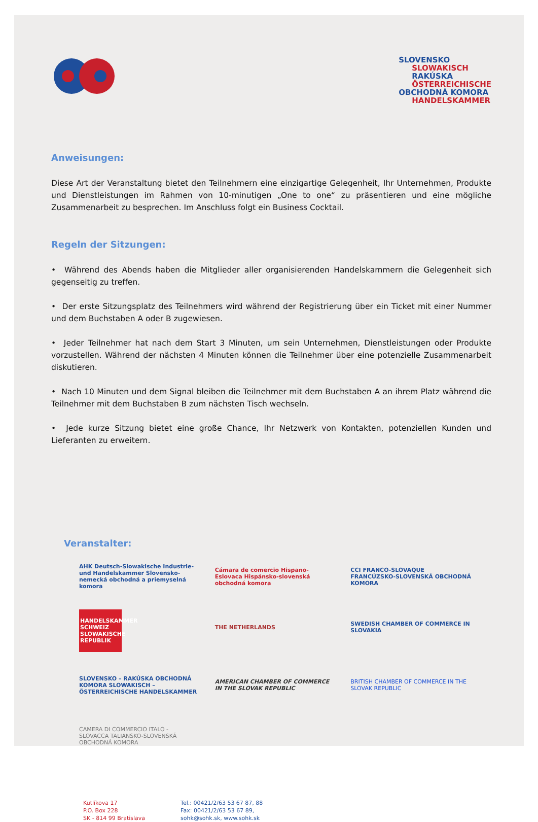SLOVENSKO
SLOWAKISCH
RAKÚSKA
ÖSTERREICHISCHE
OBCHODNÁ KOMORA
HANDELSKAMMER
Anweisungen:
Diese Art der Veranstaltung bietet den Teilnehmern eine einzigartige Gelegenheit, Ihr Unternehmen, Produkte und Dienstleistungen im Rahmen von 10-minutigen „One to one“ zu präsentieren und eine mögliche Zusammenarbeit zu besprechen. Im Anschluss folgt ein Business Cocktail.
Regeln der Sitzungen:
• Während des Abends haben die Mitglieder aller organisierenden Handelskammern die Gelegenheit sich gegenseitig zu treffen.
• Der erste Sitzungsplatz des Teilnehmers wird während der Registrierung über ein Ticket mit einer Nummer und dem Buchstaben A oder B zugewiesen.
• Jeder Teilnehmer hat nach dem Start 3 Minuten, um sein Unternehmen, Dienstleistungen oder Produkte vorzustellen. Während der nächsten 4 Minuten können die Teilnehmer über eine potenzielle Zusammenarbeit diskutieren.
• Nach 10 Minuten und dem Signal bleiben die Teilnehmer mit dem Buchstaben A an ihrem Platz während die Teilnehmer mit dem Buchstaben B zum nächsten Tisch wechseln.
• Jede kurze Sitzung bietet eine große Chance, Ihr Netzwerk von Kontakten, potenziellen Kunden und Lieferanten zu erweitern.
Veranstalter:
AHK Deutsch-Slowakische Industrie- und Handelskammer Slovensko-nemecká obchodná a priemyselná komora
Cámara de comercio Hispano-Eslovaca Hispánsko-slovenská obchodná komora
CCI FRANCO-SLOVAQUE FRANCÚZSKO-SLOVENSKÁ OBCHODNÁ KOMORA
HANDELSKAMMER SCHWEIZ SLOWAKISCHE REPUBLIK
THE NETHERLANDS
SWEDISH CHAMBER OF COMMERCE IN SLOVAKIA
SLOVENSKO – RAKÚSKA OBCHODNÁ KOMORA SLOWAKISCH – ÖSTERREICHISCHE HANDELSKAMMER
AMERICAN CHAMBER OF COMMERCE IN THE SLOVAK REPUBLIC
BRITISH CHAMBER OF COMMERCE IN THE SLOVAK REPUBLIC
CAMERA DI COMMERCIO ITALO - SLOVACCA TALIANSKO-SLOVENSKÁ OBCHODNÁ KOMORA
Kutlíkova 17
P.O. Box 228
SK - 814 99 Bratislava
Tel.: 00421/2/63 53 67 87, 88
Fax: 00421/2/63 53 67 89,
sohk@sohk.sk, www.sohk.sk